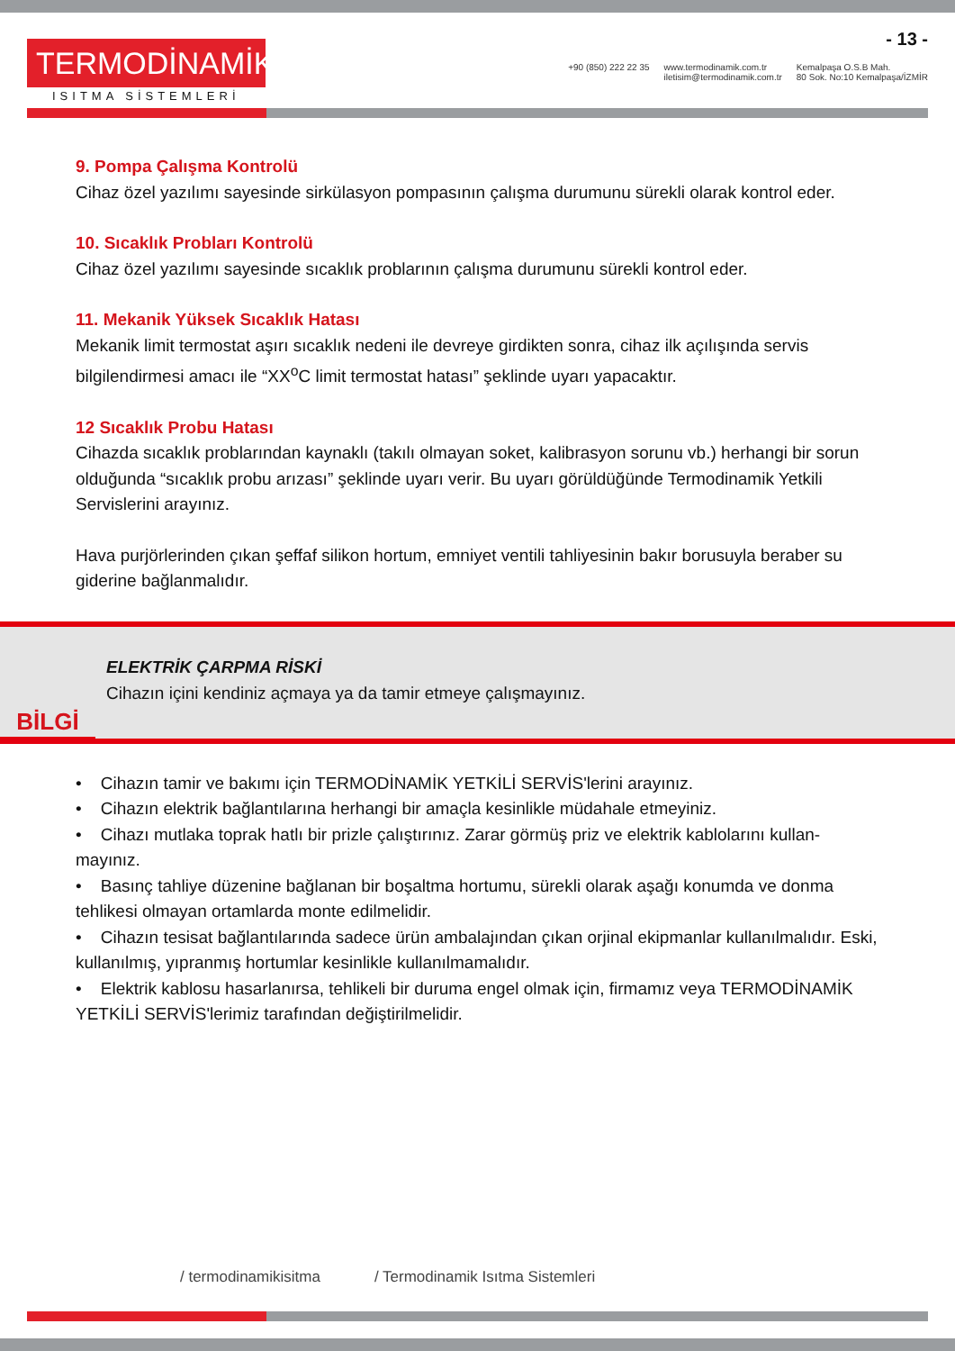TERMODİNAMİK
ISITMA SİSTEMLERİ
- 13 -
+90 (850) 222 22 35 www.termodinamik.com.tr
iletisim@termodinamik.com.tr Kemalpaşa O.S.B Mah.
80 Sok. No:10 Kemalpaşa/İZMİR
9. Pompa Çalışma Kontrolü
Cihaz özel yazılımı sayesinde sirkülasyon pompasının çalışma durumunu sürekli olarak kontrol eder.
10. Sıcaklık Probları Kontrolü
Cihaz özel yazılımı sayesinde sıcaklık problarının çalışma durumunu sürekli kontrol eder.
11. Mekanik Yüksek Sıcaklık Hatası
Mekanik limit termostat aşırı sıcaklık nedeni ile devreye girdikten sonra, cihaz ilk açılışında servis bilgilendirmesi amacı ile “XX<sup>o</sup>C limit termostat hatası” şeklinde uyarı yapacaktır.
12 Sıcaklık Probu Hatası
Cihazda sıcaklık problarından kaynaklı (takılı olmayan soket, kalibrasyon sorunu vb.) herhangi bir sorun olduğunda “sıcaklık probu arızası” şeklinde uyarı verir. Bu uyarı görüldüğünde Termodinamik Yetkili Servislerini arayınız.
Hava purjörlerinden çıkan şeffaf silikon hortum, emniyet ventili tahliyesinin bakır borusuyla beraber su giderine bağlanmalıdır.
BİLGİ
ELEKTRİK ÇARPMA RİSKİ
Cihazın içini kendiniz açmaya ya da tamir etmeye çalışmayınız.
• Cihazın tamir ve bakımı için TERMODİNAMİK YETKİLİ SERVİS'lerini arayınız.
• Cihazın elektrik bağlantılarına herhangi bir amaçla kesinlikle müdahale etmeyiniz.
• Cihazı mutlaka toprak hatlı bir prizle çalıştırınız. Zarar görmüş priz ve elektrik kablolarını kullan-mayınız.
• Basınç tahliye düzenine bağlanan bir boşaltma hortumu, sürekli olarak aşağı konumda ve donma tehlikesi olmayan ortamlarda monte edilmelidir.
• Cihazın tesisat bağlantılarında sadece ürün ambalajından çıkan orjinal ekipmanlar kullanılmalıdır. Eski, kullanılmış, yıpranmış hortumlar kesinlikle kullanılmamalıdır.
• Elektrik kablosu hasarlanırsa, tehlikeli bir duruma engel olmak için, firmamız veya TERMODİNAMİK YETKİLİ SERVİS'lerimiz tarafından değiştirilmelidir.
/ termodinamikisitma / Termodinamik Isıtma Sistemleri